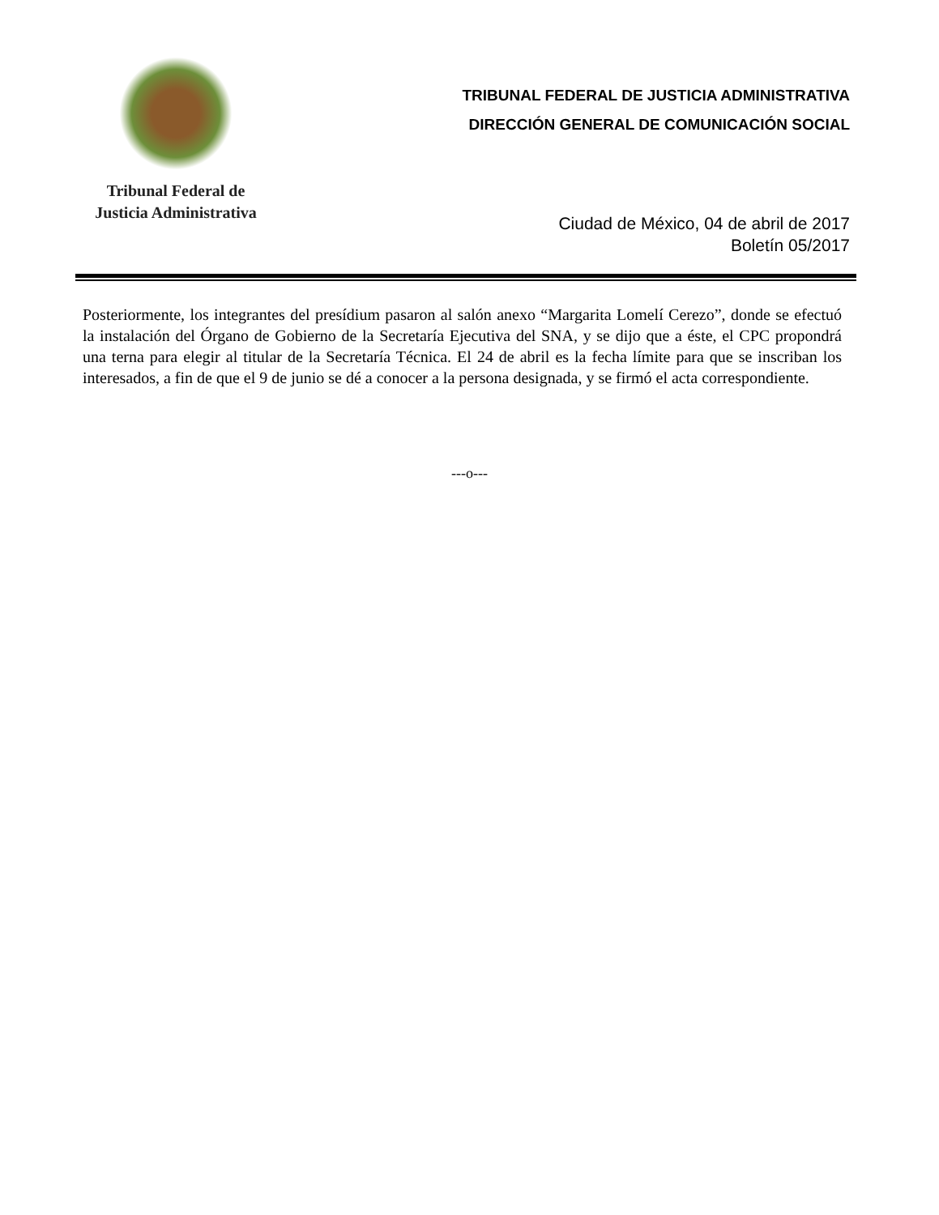Tribunal Federal de
Justicia Administrativa
TRIBUNAL FEDERAL DE JUSTICIA ADMINISTRATIVA
DIRECCIÓN GENERAL DE COMUNICACIÓN SOCIAL
Ciudad de México, 04 de abril de 2017
Boletín 05/2017
Posteriormente, los integrantes del presídium pasaron al salón anexo “Margarita Lomelí Cerezo”, donde se efectuó la instalación del Órgano de Gobierno de la Secretaría Ejecutiva del SNA, y se dijo que a éste, el CPC propondrá una terna para elegir al titular de la Secretaría Técnica. El 24 de abril es la fecha límite para que se inscriban los interesados, a fin de que el 9 de junio se dé a conocer a la persona designada, y se firmó el acta correspondiente.
---o---